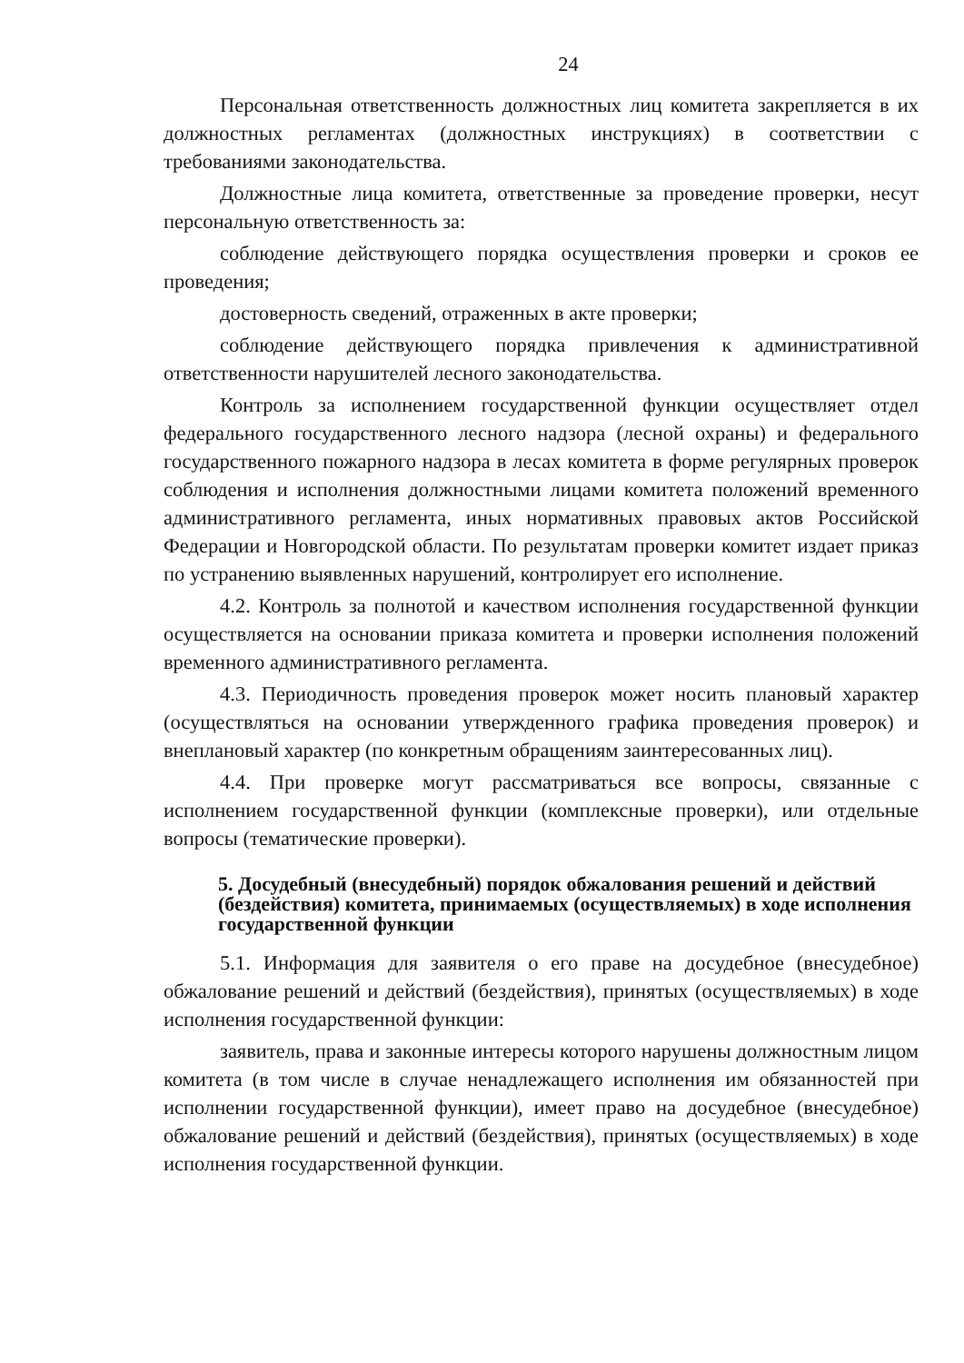24
Персональная ответственность должностных лиц комитета закрепляется в их должностных регламентах (должностных инструкциях) в соответствии с требованиями законодательства.
Должностные лица комитета, ответственные за проведение проверки, несут персональную ответственность за:
соблюдение действующего порядка осуществления проверки и сроков ее проведения;
достоверность сведений, отраженных в акте проверки;
соблюдение действующего порядка привлечения к административной ответственности нарушителей лесного законодательства.
Контроль за исполнением государственной функции осуществляет отдел федерального государственного лесного надзора (лесной охраны) и федерального государственного пожарного надзора в лесах комитета в форме регулярных проверок соблюдения и исполнения должностными лицами комитета положений временного административного регламента, иных нормативных правовых актов Российской Федерации и Новгородской области. По результатам проверки комитет издает приказ по устранению выявленных нарушений, контролирует его исполнение.
4.2. Контроль за полнотой и качеством исполнения государственной функции осуществляется на основании приказа комитета и проверки исполнения положений временного административного регламента.
4.3. Периодичность проведения проверок может носить плановый характер (осуществляться на основании утвержденного графика проведения проверок) и внеплановый характер (по конкретным обращениям заинтересованных лиц).
4.4. При проверке могут рассматриваться все вопросы, связанные с исполнением государственной функции (комплексные проверки), или отдельные вопросы (тематические проверки).
5. Досудебный (внесудебный) порядок обжалования решений и действий (бездействия) комитета, принимаемых (осуществляемых) в ходе исполнения государственной функции
5.1. Информация для заявителя о его праве на досудебное (внесудебное) обжалование решений и действий (бездействия), принятых (осуществляемых) в ходе исполнения государственной функции:
заявитель, права и законные интересы которого нарушены должностным лицом комитета (в том числе в случае ненадлежащего исполнения им обязанностей при исполнении государственной функции), имеет право на досудебное (внесудебное) обжалование решений и действий (бездействия), принятых (осуществляемых) в ходе исполнения государственной функции.